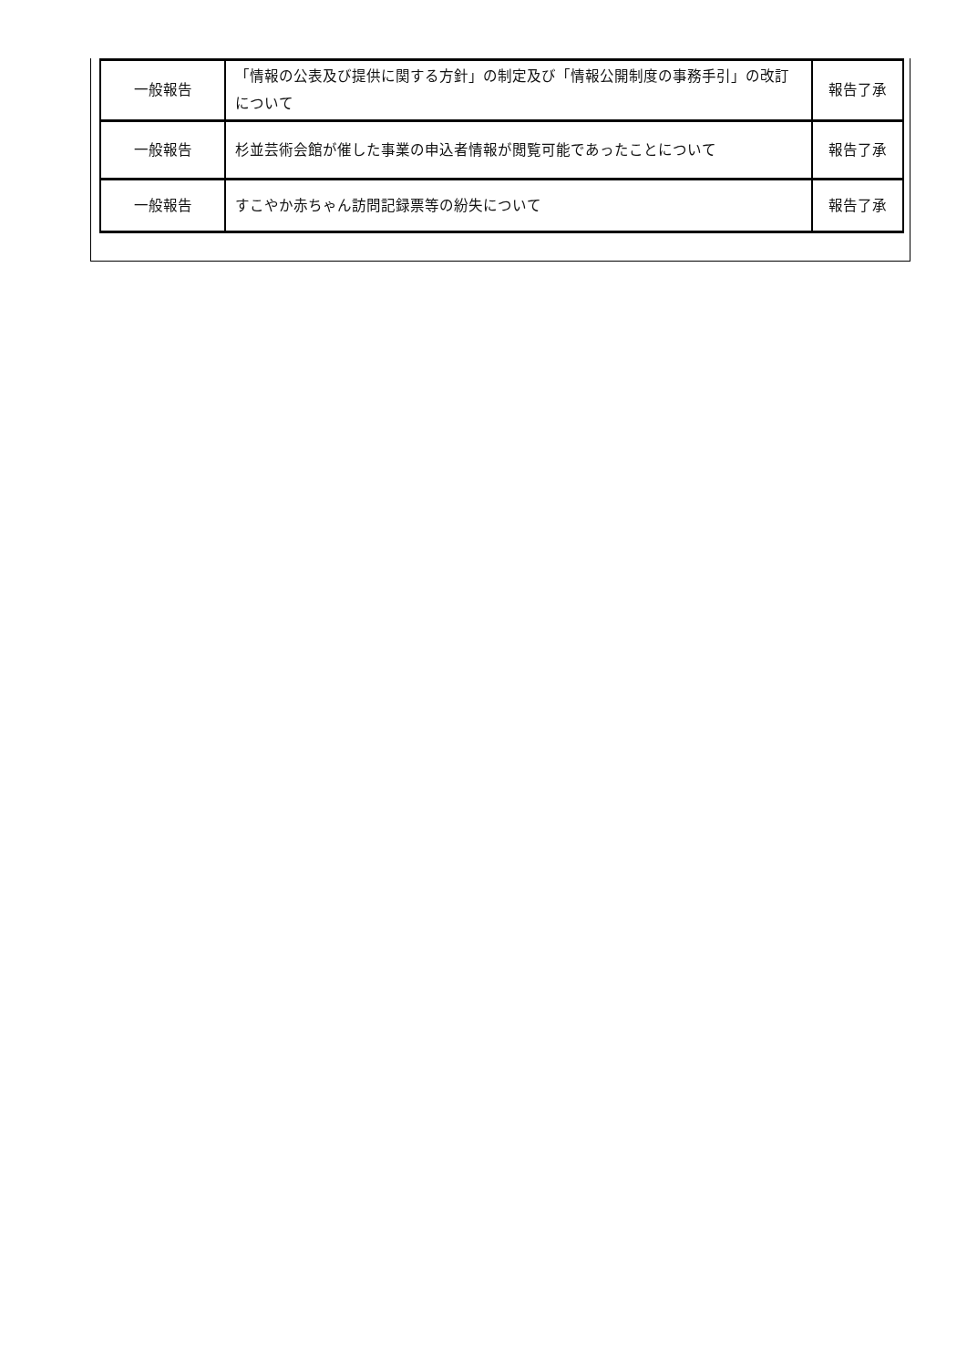| 一般報告 | 「情報の公表及び提供に関する方針」の制定及び「情報公開制度の事務手引」の改訂について | 報告了承 |
| 一般報告 | 杉並芸術会館が催した事業の申込者情報が閲覧可能であったことについて | 報告了承 |
| 一般報告 | すこやか赤ちゃん訪問記録票等の紛失について | 報告了承 |